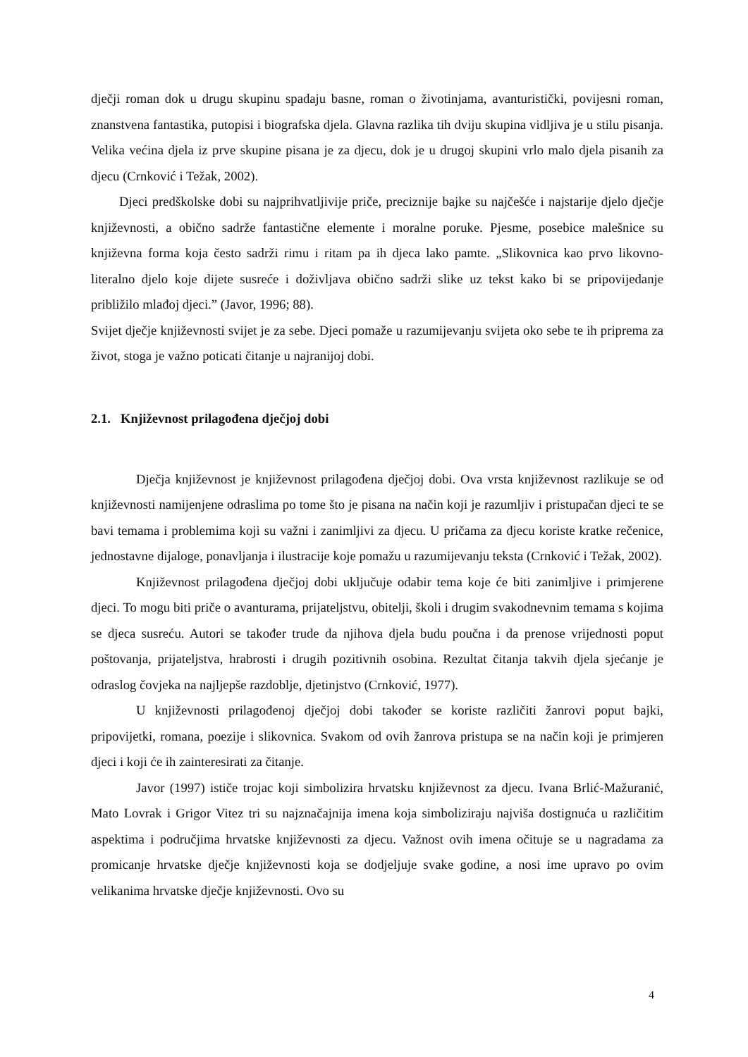dječji roman dok u drugu skupinu spadaju basne, roman o životinjama, avanturistički, povijesni roman, znanstvena fantastika, putopisi i biografska djela. Glavna razlika tih dviju skupina vidljiva je u stilu pisanja. Velika većina djela iz prve skupine pisana je za djecu, dok je u drugoj skupini vrlo malo djela pisanih za djecu (Crnković i Težak, 2002).
Djeci predškolske dobi su najprihvatljivije priče, preciznije bajke su najčešće i najstarije djelo dječje književnosti, a obično sadrže fantastične elemente i moralne poruke. Pjesme, posebice malešnice su književna forma koja često sadrži rimu i ritam pa ih djeca lako pamte. „Slikovnica kao prvo likovno-literalno djelo koje dijete susreće i doživljava obično sadrži slike uz tekst kako bi se pripovijedanje približilo mlađoj djeci.” (Javor, 1996; 88).
Svijet dječje književnosti svijet je za sebe. Djeci pomaže u razumijevanju svijeta oko sebe te ih priprema za život, stoga je važno poticati čitanje u najranijoj dobi.
2.1. Književnost prilagođena dječjoj dobi
Dječja književnost je književnost prilagođena dječjoj dobi. Ova vrsta književnost razlikuje se od književnosti namijenjene odraslima po tome što je pisana na način koji je razumljiv i pristupačan djeci te se bavi temama i problemima koji su važni i zanimljivi za djecu. U pričama za djecu koriste kratke rečenice, jednostavne dijaloge, ponavljanja i ilustracije koje pomažu u razumijevanju teksta (Crnković i Težak, 2002).
Književnost prilagođena dječjoj dobi uključuje odabir tema koje će biti zanimljive i primjerene djeci. To mogu biti priče o avanturama, prijateljstvu, obitelji, školi i drugim svakodnevnim temama s kojima se djeca susreću. Autori se također trude da njihova djela budu poučna i da prenose vrijednosti poput poštovanja, prijateljstva, hrabrosti i drugih pozitivnih osobina. Rezultat čitanja takvih djela sjećanje je odraslog čovjeka na najljepše razdoblje, djetinjstvo (Crnković, 1977).
U književnosti prilagođenoj dječjoj dobi također se koriste različiti žanrovi poput bajki, pripovijetki, romana, poezije i slikovnica. Svakom od ovih žanrova pristupa se na način koji je primjeren djeci i koji će ih zainteresirati za čitanje.
Javor (1997) ističe trojac koji simbolizira hrvatsku književnost za djecu. Ivana Brlić-Mažuranić, Mato Lovrak i Grigor Vitez tri su najznačajnija imena koja simboliziraju najviša dostignuća u različitim aspektima i područjima hrvatske književnosti za djecu. Važnost ovih imena očituje se u nagradama za promicanje hrvatske dječje književnosti koja se dodjeljuje svake godine, a nosi ime upravo po ovim velikanima hrvatske dječje književnosti. Ovo su
4